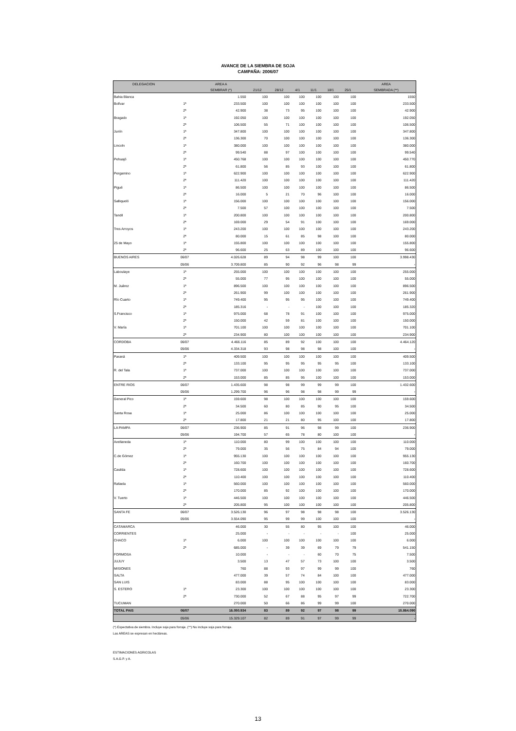AVANCE DE LA SIEMBRA DE SOJA
CAMPAÑA: 2006/07
| DELEGACION | | AREA A | | | | | | | AREA |
| --- | --- | --- | --- | --- | --- | --- | --- | --- | --- |
| | | SEMBRAR (*) | 21/12 | 28/12 | 4/1 | 11/1 | 18/1 | 25/1 | SEMBRADA (**) |
| Bahia Blanca | | 1.550 | 100 | 100 | 100 | 100 | 100 | 100 | 1550 |
| Bolívar | 1ª | 233.500 | 100 | 100 | 100 | 100 | 100 | 100 | 233.500 |
| | 2ª | 42.900 | 38 | 73 | 95 | 100 | 100 | 100 | 42.900 |
| Bragado | 1ª | 192.050 | 100 | 100 | 100 | 100 | 100 | 100 | 192.050 |
| | 2ª | 106.500 | 55 | 71 | 100 | 100 | 100 | 100 | 106.500 |
| Junín | 1ª | 347.800 | 100 | 100 | 100 | 100 | 100 | 100 | 347.800 |
| | 2ª | 136.300 | 70 | 100 | 100 | 100 | 100 | 100 | 136.300 |
| Lincoln | 1ª | 380.000 | 100 | 100 | 100 | 100 | 100 | 100 | 380.000 |
| | 2ª | 99.540 | 88 | 97 | 100 | 100 | 100 | 100 | 99.540 |
| Pehuajó | 1ª | 450.768 | 100 | 100 | 100 | 100 | 100 | 100 | 450.770 |
| | 2ª | 61.800 | 56 | 85 | 93 | 100 | 100 | 100 | 61.800 |
| Pergamino | 1ª | 622.900 | 100 | 100 | 100 | 100 | 100 | 100 | 622.900 |
| | 2ª | 111.420 | 100 | 100 | 100 | 100 | 100 | 100 | 111.420 |
| Pigué | 1ª | 86.500 | 100 | 100 | 100 | 100 | 100 | 100 | 86.500 |
| | 2ª | 16.000 | 5 | 21 | 70 | 96 | 100 | 100 | 16.000 |
| Salliqueló | 1ª | 156.000 | 100 | 100 | 100 | 100 | 100 | 100 | 156.000 |
| | 2ª | 7.500 | 57 | 100 | 100 | 100 | 100 | 100 | 7.500 |
| Tandil | 1ª | 200.800 | 100 | 100 | 100 | 100 | 100 | 100 | 200.800 |
| | 2ª | 169.000 | 29 | 54 | 91 | 100 | 100 | 100 | 169.000 |
| Tres Arroyos | 1ª | 243.200 | 100 | 100 | 100 | 100 | 100 | 100 | 243.200 |
| | 2ª | 80.000 | 15 | 61 | 85 | 98 | 100 | 100 | 80.000 |
| 25 de Mayo | 1ª | 155.800 | 100 | 100 | 100 | 100 | 100 | 100 | 155.800 |
| | 2ª | 96.600 | 25 | 63 | 89 | 100 | 100 | 100 | 96.600 |
| BUENOS AIRES | 06/07 | 4.026.628 | 89 | 94 | 98 | 99 | 100 | 100 | 3.998.430 |
| | 05/06 | 3.709.800 | 85 | 90 | 92 | 96 | 98 | 99 | - |
| Laboulaye | 1ª | 255.000 | 100 | 100 | 100 | 100 | 100 | 100 | 255.000 |
| | 2ª | 55.000 | 77 | 95 | 100 | 100 | 100 | 100 | 55.000 |
| M. Juárez | 1ª | 896.500 | 100 | 100 | 100 | 100 | 100 | 100 | 896.500 |
| | 2ª | 261.900 | 99 | 100 | 100 | 100 | 100 | 100 | 261.900 |
| Río Cuarto | 1ª | 749.400 | 95 | 95 | 95 | 100 | 100 | 100 | 749.400 |
| | 2ª | 185.316 | - | - | - | 100 | 100 | 100 | 185.320 |
| S.Francisco | 1ª | 975.000 | 68 | 78 | 91 | 100 | 100 | 100 | 975.000 |
| | 2ª | 150.000 | 42 | 59 | 81 | 100 | 100 | 100 | 150.000 |
| V. María | 1ª | 701.100 | 100 | 100 | 100 | 100 | 100 | 100 | 701.100 |
| | 2ª | 234.900 | 80 | 100 | 100 | 100 | 100 | 100 | 234.900 |
| CORDOBA | 06/07 | 4.466.116 | 85 | 89 | 92 | 100 | 100 | 100 | 4.464.120 |
| | 05/06 | 4.334.318 | 93 | 98 | 98 | 98 | 100 | 100 | - |
| Paraná | 1ª | 409.500 | 100 | 100 | 100 | 100 | 100 | 100 | 409.500 |
| | 2ª | 133.100 | 95 | 95 | 95 | 95 | 95 | 100 | 133.100 |
| R. del Tala | 1ª | 737.000 | 100 | 100 | 100 | 100 | 100 | 100 | 737.000 |
| | 2ª | 153.000 | 85 | 85 | 95 | 100 | 100 | 100 | 153.000 |
| ENTRE RIOS | 06/07 | 1.435.600 | 98 | 98 | 99 | 99 | 99 | 100 | 1.432.600 |
| | 05/06 | 1.299.700 | 96 | 96 | 98 | 98 | 99 | 99 | - |
| General Pico | 1ª | 159.600 | 98 | 100 | 100 | 100 | 100 | 100 | 159.600 |
| | 2ª | 34.500 | 60 | 80 | 85 | 90 | 95 | 100 | 34.500 |
| Santa Rosa | 1ª | 25.000 | 86 | 100 | 100 | 100 | 100 | 100 | 25.000 |
| | 2ª | 17.800 | 21 | 21 | 80 | 95 | 100 | 100 | 17.800 |
| LA PAMPA | 06/07 | 236.900 | 85 | 91 | 96 | 98 | 99 | 100 | 236.900 |
| | 05/06 | 194.700 | 57 | 65 | 78 | 80 | 100 | 100 | - |
| Avellaneda | 1ª | 110.000 | 80 | 99 | 100 | 100 | 100 | 100 | 110.000 |
| | 2ª | 79.000 | 35 | 56 | 75 | 84 | 94 | 100 | 79.000 |
| C.de Gómez | 1ª | 955.130 | 100 | 100 | 100 | 100 | 100 | 100 | 955.130 |
| | 2ª | 160.700 | 100 | 100 | 100 | 100 | 100 | 100 | 160.700 |
| Casilda | 1ª | 728.600 | 100 | 100 | 100 | 100 | 100 | 100 | 728.600 |
| | 2ª | 110.400 | 100 | 100 | 100 | 100 | 100 | 100 | 110.400 |
| Rafaela | 1ª | 560.000 | 100 | 100 | 100 | 100 | 100 | 100 | 560.000 |
| | 2ª | 170.000 | 85 | 92 | 100 | 100 | 100 | 100 | 170.000 |
| V. Tuerto | 1ª | 446.500 | 100 | 100 | 100 | 100 | 100 | 100 | 446.500 |
| | 2ª | 205.800 | 95 | 100 | 100 | 100 | 100 | 100 | 205.800 |
| SANTA FE | 06/07 | 3.526.130 | 96 | 97 | 98 | 98 | 98 | 100 | 3.526.130 |
| | 05/06 | 3.554.090 | 95 | 99 | 99 | 100 | 100 | 100 | - |
| CATAMARCA | | 46.000 | 30 | 55 | 80 | 95 | 100 | 100 | 46.000 |
| CORRIENTES | | 25.000 | - | - | - | - | - | 100 | 25.000 |
| CHACO | 1ª | 6.000 | 100 | 100 | 100 | 100 | 100 | 100 | 6.000 |
| | 2ª | 685.000 | - | 39 | 39 | 69 | 79 | 79 | 541.150 |
| FORMOSA | | 10.000 | - | - | - | 60 | 70 | 75 | 7.500 |
| JUJUY | | 3.500 | 13 | 47 | 57 | 73 | 100 | 100 | 3.500 |
| MISIONES | | 760 | 88 | 93 | 97 | 99 | 99 | 100 | 760 |
| SALTA | | 477.000 | 39 | 57 | 74 | 84 | 100 | 100 | 477.000 |
| SAN LUIS | | 83.000 | 88 | 95 | 100 | 100 | 100 | 100 | 83.000 |
| S. ESTERO | 1ª | 23.300 | 100 | 100 | 100 | 100 | 100 | 100 | 23.300 |
| | 2ª | 730.000 | 52 | 67 | 88 | 95 | 97 | 99 | 722.700 |
| TUCUMAN | | 270.000 | 50 | 66 | 86 | 99 | 99 | 100 | 270.000 |
| TOTAL PAIS | 06/07 | 16.050.934 | 83 | 89 | 92 | 97 | 98 | 99 | 15.864.090 |
| | 05/06 | 15.329.107 | 82 | 89 | 91 | 97 | 99 | 99 | - |
(*) Expectativa de siembra. Incluye soja para forraje. (**) No incluye soja para forraje.
Las AREAS se expresan en hectáreas.
ESTIMACIONES AGRICOLAS
S.A.G.P. y A.
13